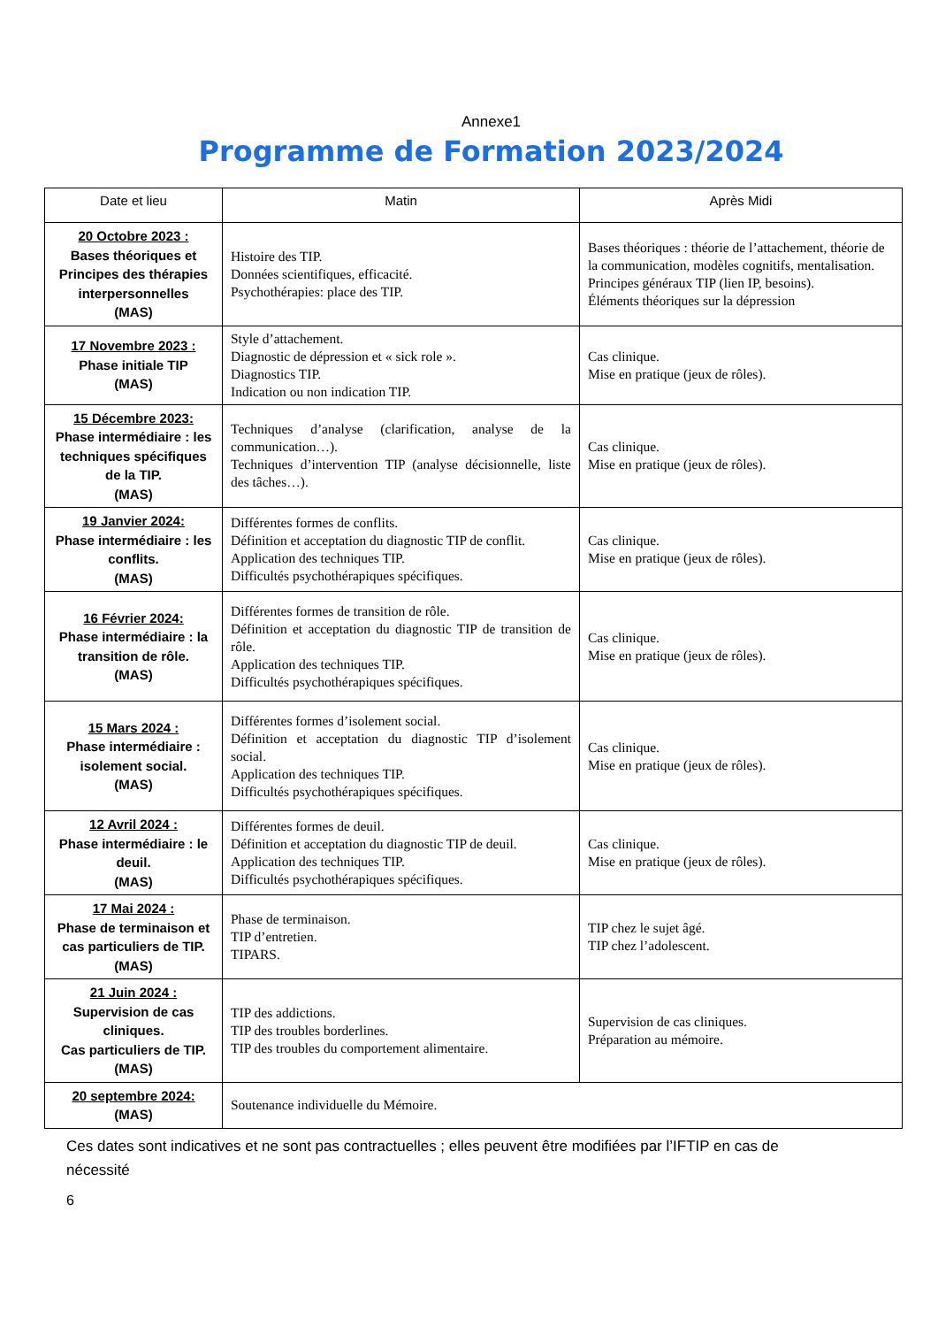Annexe1
Programme de Formation 2023/2024
| Date et lieu | Matin | Après Midi |
| --- | --- | --- |
| 20 Octobre 2023 : Bases théoriques et Principes des thérapies interpersonnelles (MAS) | Histoire des TIP. Données scientifiques, efficacité. Psychothérapies: place des TIP. | Bases théoriques : théorie de l’attachement, théorie de la communication, modèles cognitifs, mentalisation. Principes généraux TIP (lien IP, besoins). Éléments théoriques sur la dépression |
| 17 Novembre 2023 : Phase initiale TIP (MAS) | Style d’attachement. Diagnostic de dépression et « sick role ». Diagnostics TIP. Indication ou non indication TIP. | Cas clinique. Mise en pratique (jeux de rôles). |
| 15 Décembre 2023: Phase intermédiaire : les techniques spécifiques de la TIP. (MAS) | Techniques d’analyse (clarification, analyse de la communication…). Techniques d’intervention TIP (analyse décisionnelle, liste des tâches…). | Cas clinique. Mise en pratique (jeux de rôles). |
| 19 Janvier 2024: Phase intermédiaire : les conflits. (MAS) | Différentes formes de conflits. Définition et acceptation du diagnostic TIP de conflit. Application des techniques TIP. Difficultés psychothérapiques spécifiques. | Cas clinique. Mise en pratique (jeux de rôles). |
| 16 Février 2024: Phase intermédiaire : la transition de rôle. (MAS) | Différentes formes de transition de rôle. Définition et acceptation du diagnostic TIP de transition de rôle. Application des techniques TIP. Difficultés psychothérapiques spécifiques. | Cas clinique. Mise en pratique (jeux de rôles). |
| 15 Mars 2024 : Phase intermédiaire : isolement social. (MAS) | Différentes formes d’isolement social. Définition et acceptation du diagnostic TIP d’isolement social. Application des techniques TIP. Difficultés psychothérapiques spécifiques. | Cas clinique. Mise en pratique (jeux de rôles). |
| 12 Avril 2024 : Phase intermédiaire : le deuil. (MAS) | Différentes formes de deuil. Définition et acceptation du diagnostic TIP de deuil. Application des techniques TIP. Difficultés psychothérapiques spécifiques. | Cas clinique. Mise en pratique (jeux de rôles). |
| 17 Mai 2024 : Phase de terminaison et cas particuliers de TIP. (MAS) | Phase de terminaison. TIP d’entretien. TIPARS. | TIP chez le sujet âgé. TIP chez l’adolescent. |
| 21 Juin 2024 : Supervision de cas cliniques. Cas particuliers de TIP. (MAS) | TIP des addictions. TIP des troubles borderlines. TIP des troubles du comportement alimentaire. | Supervision de cas cliniques. Préparation au mémoire. |
| 20 septembre 2024: (MAS) | Soutenance individuelle du Mémoire. | |
Ces dates sont indicatives et ne sont pas contractuelles ; elles peuvent être modifiées par l’IFTIP en cas de nécessité
6